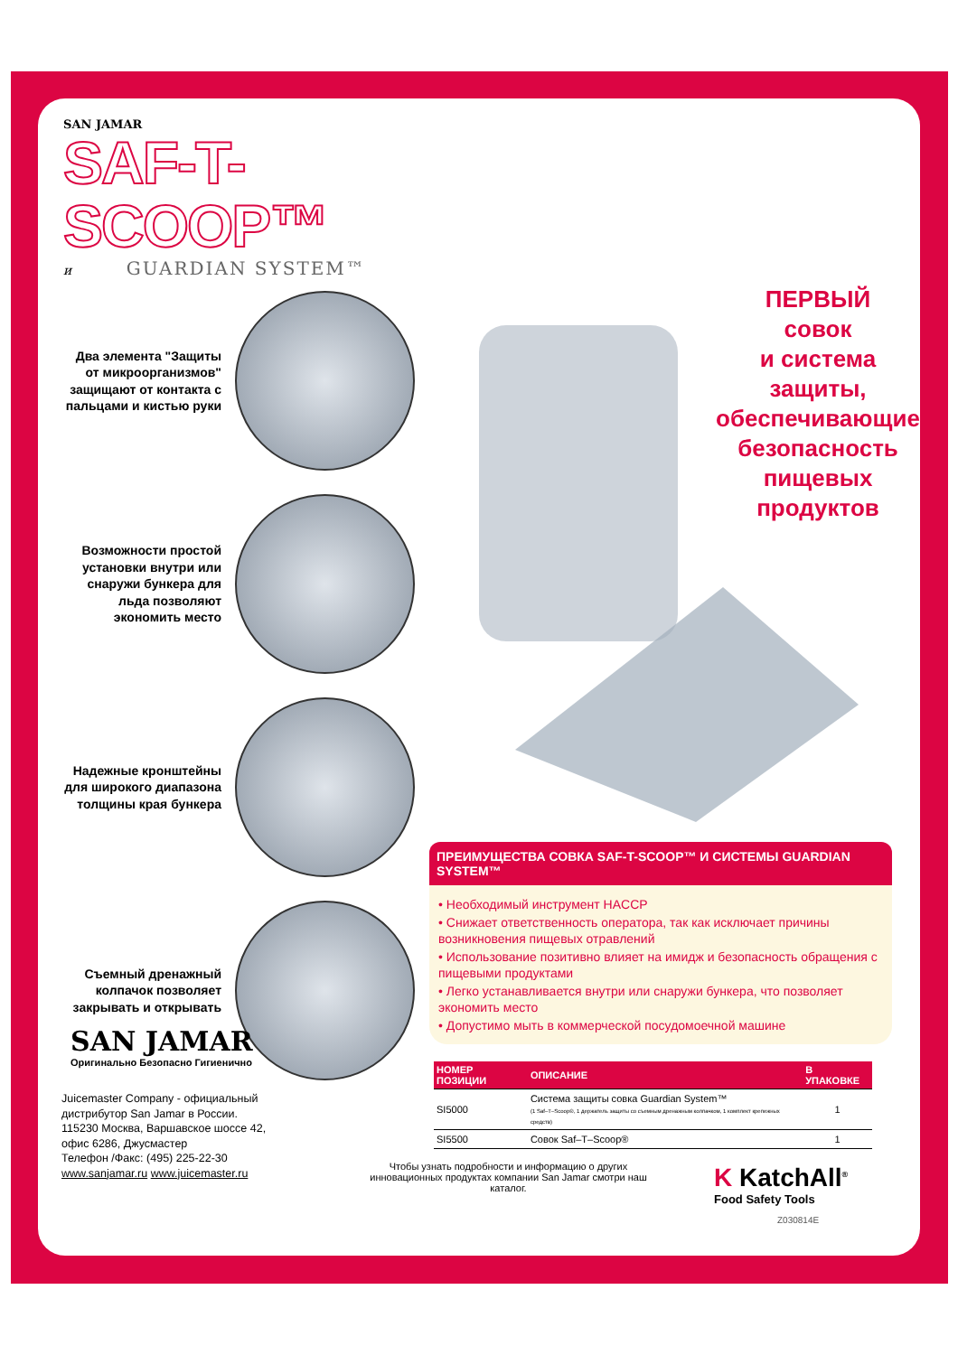SAN JAMAR
SAF-T-SCOOP™
и GUARDIAN SYSTEM™
Два элемента "Защиты от микроорганизмов" защищают от контакта с пальцами и кистью руки
Возможности простой установки внутри или снаружи бункера для льда позволяют экономить место
Надежные кронштейны для широкого диапазона толщины края бункера
Съемный дренажный колпачок позволяет закрывать и открывать
ПЕРВЫЙ
совок
и система защиты, обеспечивающие безопасность пищевых продуктов
ПРЕИМУЩЕСТВА СОВКА SAF-T-SCOOP™ И СИСТЕМЫ GUARDIAN SYSTEM™
• Необходимый инструмент HACCP
• Снижает ответственность оператора, так как исключает причины возникновения пищевых отравлений
• Использование позитивно влияет на имидж и безопасность обращения с пищевыми продуктами
• Легко устанавливается внутри или снаружи бункера, что позволяет экономить место
• Допустимо мыть в коммерческой посудомоечной машине
| НОМЕР ПОЗИЦИИ | ОПИСАНИЕ | В УПАКОВКЕ |
| --- | --- | --- |
| SI5000 | Система защиты совка Guardian System™ (1 Saf–T–Scoop®, 1 держатель защиты со съемным дренажным колпачком, 1 комплект крепежных средств) | 1 |
| SI5500 | Совок Saf–T–Scoop® | 1 |
SAN JAMAR
Оригинально Безопасно Гигиенично
Juicemaster Company - официальный
дистрибутор San Jamar в России.
115230 Москва, Варшавское шоссе 42,
офис 6286, Джусмастер
Телефон /Факс: (495) 225-22-30
www.sanjamar.ru www.juicemaster.ru
Чтобы узнать подробности и информацию о других инновационных продуктах компании San Jamar смотри наш каталог.
K KatchAll<sup>®</sup>
Food Safety Tools
Z030814E